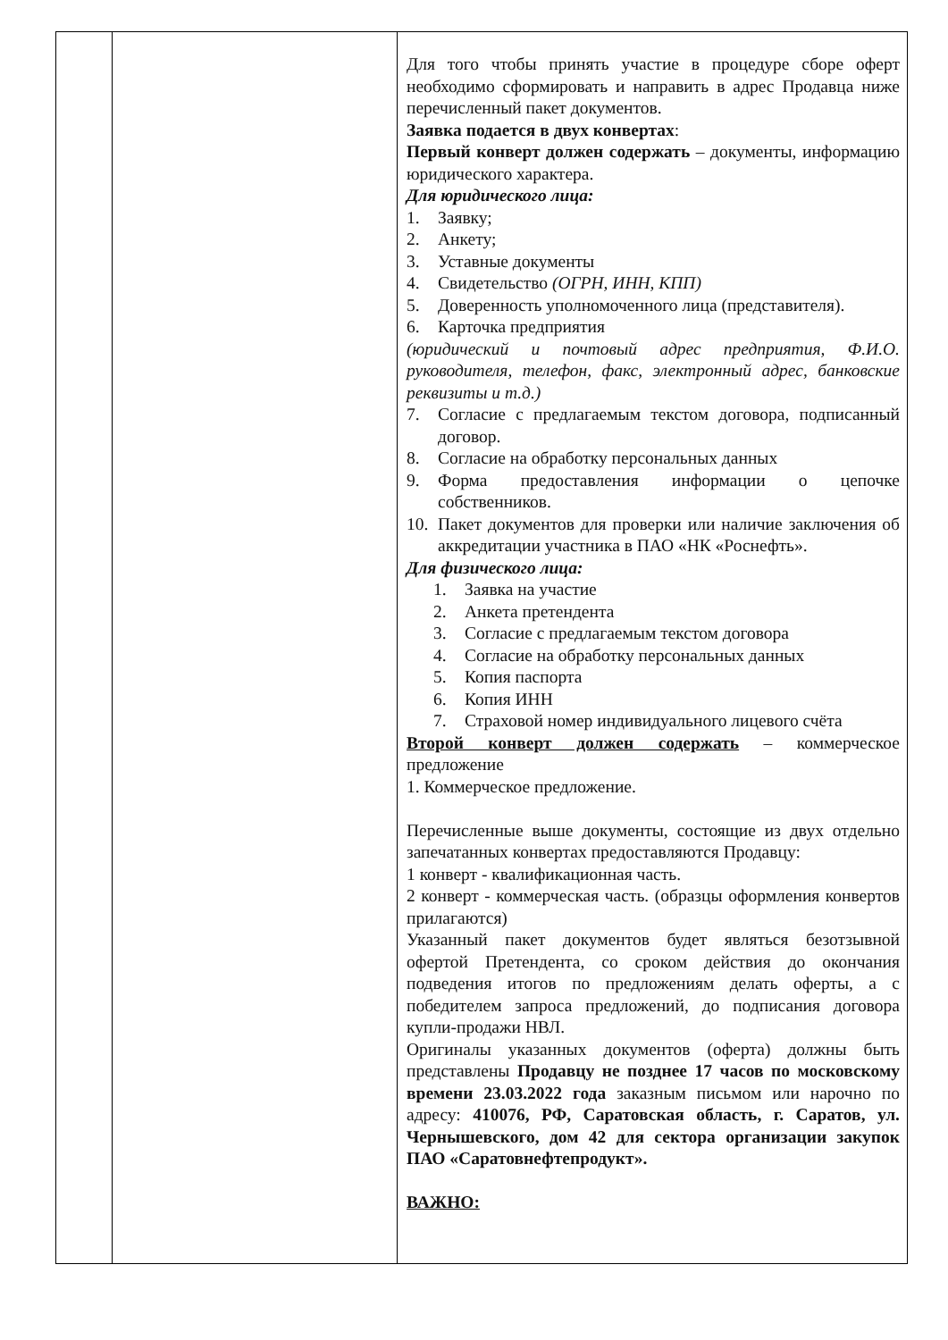| | | Для того чтобы принять участие в процедуре сборе оферт необходимо сформировать и направить в адрес Продавца ниже перечисленный пакет документов. Заявка подается в двух конвертах : Первый конверт должен содержать – документы, информацию юридического характера. Для юридического лица: 1. Заявку; 2. Анкету; 3. Уставные документы 4. Свидетельство (ОГРН, ИНН, КПП) 5. Доверенность уполномоченного лица (представителя). 6. Карточка предприятия (юридический и почтовый адрес предприятия, Ф.И.О. руководителя, телефон, факс, электронный адрес, банковские реквизиты и т.д.) 7. Согласие с предлагаемым текстом договора, подписанный договор. 8. Согласие на обработку персональных данных 9. Форма предоставления информации о цепочке собственников. 10. Пакет документов для проверки или наличие заключения об аккредитации участника в ПАО «НК «Роснефть». Для физического лица: 1. Заявка на участие 2. Анкета претендента 3. Согласие с предлагаемым текстом договора 4. Согласие на обработку персональных данных 5. Копия паспорта 6. Копия ИНН 7. Страховой номер индивидуального лицевого счёта Второй конверт должен содержать – коммерческое предложение 1. Коммерческое предложение. Перечисленные выше документы, состоящие из двух отдельно запечатанных конвертах предоставляются Продавцу: 1 конверт - квалификационная часть. 2 конверт - коммерческая часть. (образцы оформления конвертов прилагаются) Указанный пакет документов будет являться безотзывной офертой Претендента, со сроком действия до окончания подведения итогов по предложениям делать оферты, а с победителем запроса предложений, до подписания договора купли-продажи НВЛ. Оригиналы указанных документов (оферта) должны быть представлены Продавцу не позднее 17 часов по московскому времени 23.03.2022 года заказным письмом или нарочно по адресу: 410076, РФ, Саратовская область, г. Саратов, ул. Чернышевского, дом 42 для сектора организации закупок ПАО «Саратовнефтепродукт». ВАЖНО: |